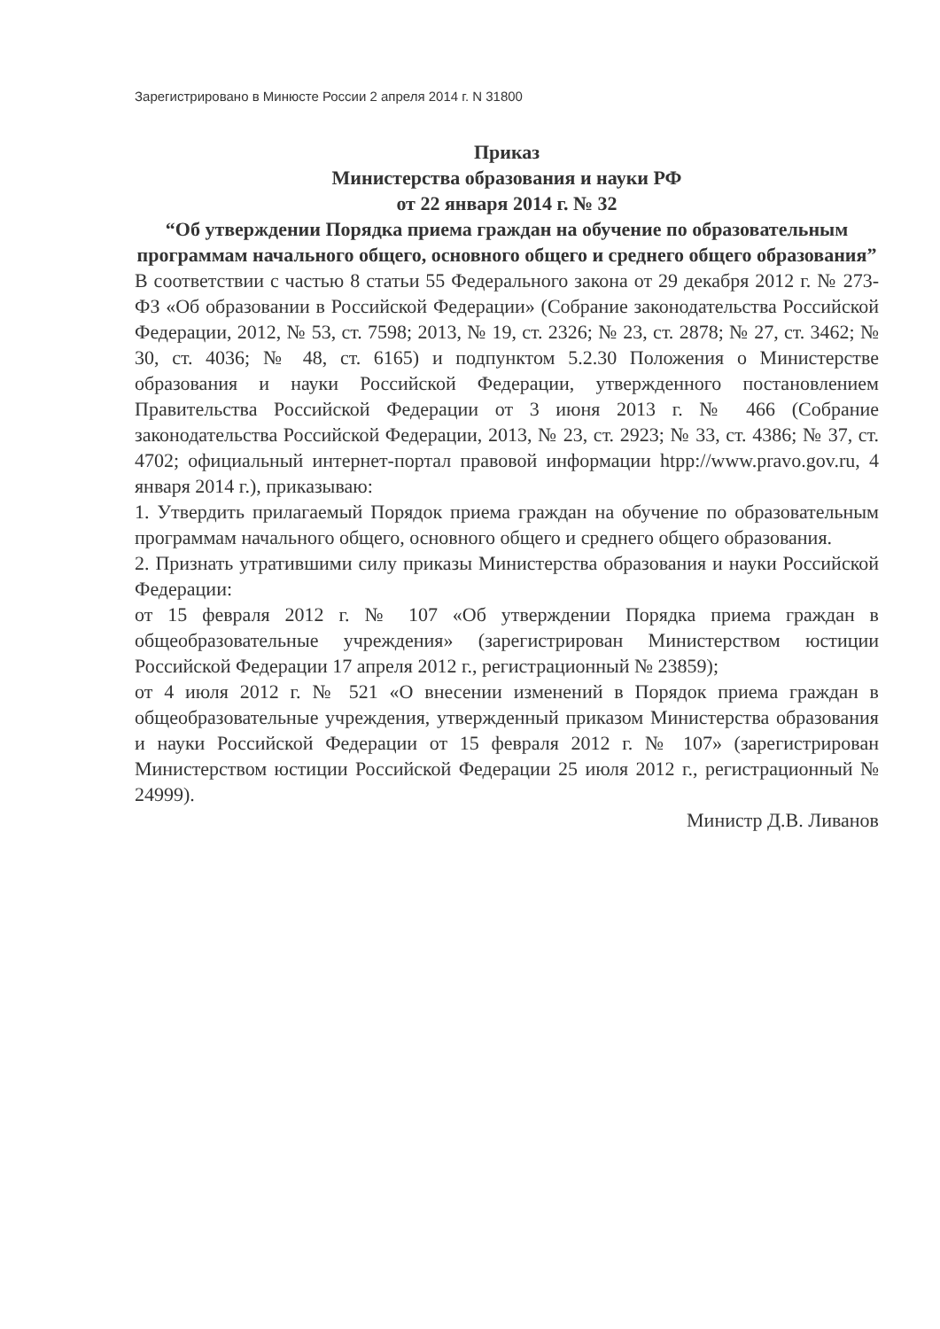Зарегистрировано в Минюсте России 2 апреля 2014 г. N 31800
Приказ
Министерства образования и науки РФ
от 22 января 2014 г. № 32
“Об утверждении Порядка приема граждан на обучение по образовательным программам начального общего, основного общего и среднего общего образования”
В соответствии с частью 8 статьи 55 Федерального закона от 29 декабря 2012 г. № 273-ФЗ «Об образовании в Российской Федерации» (Собрание законодательства Российской Федерации, 2012, № 53, ст. 7598; 2013, № 19, ст. 2326; № 23, ст. 2878; № 27, ст. 3462; № 30, ст. 4036; № 48, ст. 6165) и подпунктом 5.2.30 Положения о Министерстве образования и науки Российской Федерации, утвержденного постановлением Правительства Российской Федерации от 3 июня 2013 г. № 466 (Собрание законодательства Российской Федерации, 2013, № 23, ст. 2923; № 33, ст. 4386; № 37, ст. 4702; официальный интернет-портал правовой информации htpp://www.pravo.gov.ru, 4 января 2014 г.), приказываю:
1. Утвердить прилагаемый Порядок приема граждан на обучение по образовательным программам начального общего, основного общего и среднего общего образования.
2. Признать утратившими силу приказы Министерства образования и науки Российской Федерации:
от 15 февраля 2012 г. № 107 «Об утверждении Порядка приема граждан в общеобразовательные учреждения» (зарегистрирован Министерством юстиции Российской Федерации 17 апреля 2012 г., регистрационный № 23859);
от 4 июля 2012 г. № 521 «О внесении изменений в Порядок приема граждан в общеобразовательные учреждения, утвержденный приказом Министерства образования и науки Российской Федерации от 15 февраля 2012 г. № 107» (зарегистрирован Министерством юстиции Российской Федерации 25 июля 2012 г., регистрационный № 24999).
Министр Д.В. Ливанов